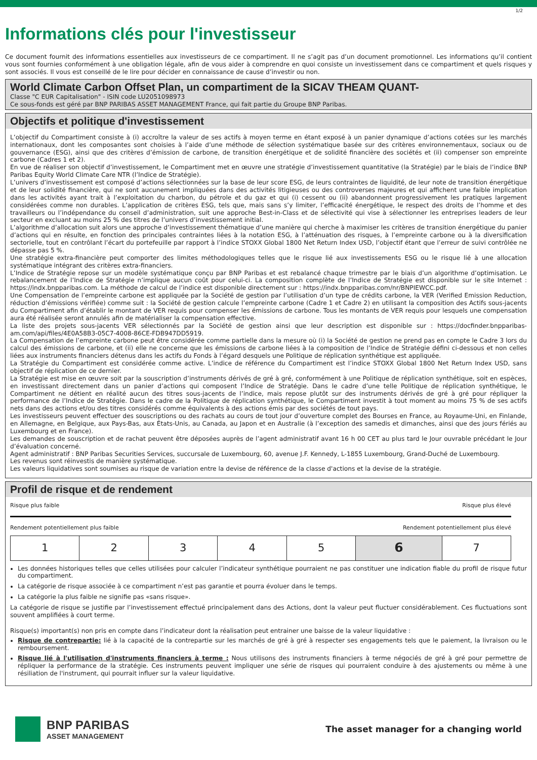1/2
Informations clés pour l'investisseur
Ce document fournit des informations essentielles aux investisseurs de ce compartiment. Il ne s’agit pas d’un document promotionnel. Les informations qu’il contient vous sont fournies conformément à une obligation légale, afin de vous aider à comprendre en quoi consiste un investissement dans ce compartiment et quels risques y sont associés. Il vous est conseillé de le lire pour décider en connaissance de cause d’investir ou non.
World Climate Carbon Offset Plan, un compartiment de la SICAV THEAM QUANT-
Classe "C EUR Capitalisation" - ISIN code LU2051098973
Ce sous-fonds est géré par BNP PARIBAS ASSET MANAGEMENT France, qui fait partie du Groupe BNP Paribas.
Objectifs et politique d'investissement
L’objectif du Compartiment consiste à (i) accroître la valeur de ses actifs à moyen terme en étant exposé à un panier dynamique d’actions cotées sur les marchés internationaux, dont les composantes sont choisies à l’aide d’une méthode de sélection systématique basée sur des critères environnementaux, sociaux ou de gouvernance (ESG), ainsi que des critères d’émission de carbone, de transition énergétique et de solidité financière des sociétés et (ii) compenser son empreinte carbone (Cadres 1 et 2).
En vue de réaliser son objectif d’investissement, le Compartiment met en œuvre une stratégie d’investissement quantitative (la Stratégie) par le biais de l’indice BNP Paribas Equity World Climate Care NTR (l’Indice de Stratégie).
L’univers d’investissement est composé d’actions sélectionnées sur la base de leur score ESG, de leurs contraintes de liquidité, de leur note de transition énergétique et de leur solidité financière, qui ne sont aucunement impliquées dans des activités litigieuses ou des controverses majeures et qui affichent une faible implication dans les activités ayant trait à l’exploitation du charbon, du pétrole et du gaz et qui (i) cessent ou (ii) abandonnent progressivement les pratiques largement considérées comme non durables. L’application de critères ESG, tels que, mais sans s’y limiter, l’efficacité énergétique, le respect des droits de l’homme et des travailleurs ou l’indépendance du conseil d’administration, suit une approche Best-in-Class et de sélectivité qui vise à sélectionner les entreprises leaders de leur secteur en excluant au moins 25 % des titres de l’univers d’investissement initial.
L’algorithme d’allocation suit alors une approche d’investissement thématique d’une manière qui cherche à maximiser les critères de transition énergétique du panier d’actions qui en résulte, en fonction des principales contraintes liées à la notation ESG, à l’atténuation des risques, à l’empreinte carbone ou à la diversification sectorielle, tout en contrôlant l’écart du portefeuille par rapport à l’indice STOXX Global 1800 Net Return Index USD, l’objectif étant que l’erreur de suivi contrôlée ne dépasse pas 5 %.
Une stratégie extra-financière peut comporter des limites méthodologiques telles que le risque lié aux investissements ESG ou le risque lié à une allocation systématique intégrant des critères extra-financiers.
L’Indice de Stratégie repose sur un modèle systématique conçu par BNP Paribas et est rebalancé chaque trimestre par le biais d’un algorithme d’optimisation. Le rebalancement de l’Indice de Stratégie n’implique aucun coût pour celui-ci. La composition complète de l’Indice de Stratégie est disponible sur le site Internet : https://indx.bnpparibas.com. La méthode de calcul de l’indice est disponible directement sur : https://indx.bnpparibas.com/nr/BNPIEWCC.pdf.
Une Compensation de l’empreinte carbone est appliquée par la Société de gestion par l’utilisation d’un type de crédits carbone, la VER (Verified Emission Reduction, réduction d’émissions vérifiée) comme suit : la Société de gestion calcule l’empreinte carbone (Cadre 1 et Cadre 2) en utilisant la composition des Actifs sous-jacents du Compartiment afin d’établir le montant de VER requis pour compenser les émissions de carbone. Tous les montants de VER requis pour lesquels une compensation aura été réalisée seront annulés afin de matérialiser la compensation effective.
La liste des projets sous-jacents VER sélectionnés par la Société de gestion ainsi que leur description est disponible sur : https://docfinder.bnpparibas-am.com/api/files/4E0A58B3-05C7-4008-86CE-FDB947DD5919.
La Compensation de l’empreinte carbone peut être considérée comme partielle dans la mesure où (i) la Société de gestion ne prend pas en compte le Cadre 3 lors du calcul des émissions de carbone, et (ii) elle ne concerne que les émissions de carbone liées à la composition de l’Indice de Stratégie défini ci-dessous et non celles liées aux instruments financiers détenus dans les actifs du Fonds à l’égard desquels une Politique de réplication synthétique est appliquée.
La Stratégie du Compartiment est considérée comme active. L’indice de référence du Compartiment est l’indice STOXX Global 1800 Net Return Index USD, sans objectif de réplication de ce dernier.
La Stratégie est mise en œuvre soit par la souscription d’instruments dérivés de gré à gré, conformément à une Politique de réplication synthétique, soit en espèces, en investissant directement dans un panier d’actions qui composent l’Indice de Stratégie. Dans le cadre d’une telle Politique de réplication synthétique, le Compartiment ne détient en réalité aucun des titres sous-jacents de l’indice, mais repose plutôt sur des instruments dérivés de gré à gré pour répliquer la performance de l’Indice de Stratégie. Dans le cadre de la Politique de réplication synthétique, le Compartiment investit à tout moment au moins 75 % de ses actifs nets dans des actions et/ou des titres considérés comme équivalents à des actions émis par des sociétés de tout pays.
Les investisseurs peuvent effectuer des souscriptions ou des rachats au cours de tout jour d’ouverture complet des Bourses en France, au Royaume-Uni, en Finlande, en Allemagne, en Belgique, aux Pays-Bas, aux États-Unis, au Canada, au Japon et en Australie (à l’exception des samedis et dimanches, ainsi que des jours fériés au Luxembourg et en France).
Les demandes de souscription et de rachat peuvent être déposées auprès de l’agent administratif avant 16 h 00 CET au plus tard le Jour ouvrable précédant le Jour d’évaluation concerné.
Agent administratif : BNP Paribas Securities Services, succursale de Luxembourg, 60, avenue J.F. Kennedy, L-1855 Luxembourg, Grand-Duché de Luxembourg.
Les revenus sont réinvestis de manière systématique.
Les valeurs liquidatives sont soumises au risque de variation entre la devise de référence de la classe d'actions et la devise de la stratégie.
Profil de risque et de rendement
Risque plus faible Risque plus élevé
Rendement potentiellement plus faible Rendement potentiellement plus élevé
| 1 | 2 | 3 | 4 | 5 | 6 | 7 |
Les données historiques telles que celles utilisées pour calculer l’indicateur synthétique pourraient ne pas constituer une indication fiable du profil de risque futur du compartiment.
La catégorie de risque associée à ce compartiment n’est pas garantie et pourra évoluer dans le temps.
La catégorie la plus faible ne signifie pas «sans risque».
La catégorie de risque se justifie par l’investissement effectué principalement dans des Actions, dont la valeur peut fluctuer considérablement. Ces fluctuations sont souvent amplifiées à court terme.
Risque(s) important(s) non pris en compte dans l’indicateur dont la réalisation peut entrainer une baisse de la valeur liquidative :
Risque de contrepartie: lié à la capacité de la contrepartie sur les marchés de gré à gré à respecter ses engagements tels que le paiement, la livraison ou le remboursement.
Risque lié à l'utilisation d'instruments financiers à terme : Nous utilisons des instruments financiers à terme négociés de gré à gré pour permettre de répliquer la performance de la stratégie. Ces instruments peuvent impliquer une série de risques qui pourraient conduire à des ajustements ou même à une résiliation de l'instrument, qui pourrait influer sur la valeur liquidative.
BNP PARIBAS
ASSET MANAGEMENT
The asset manager for a changing world